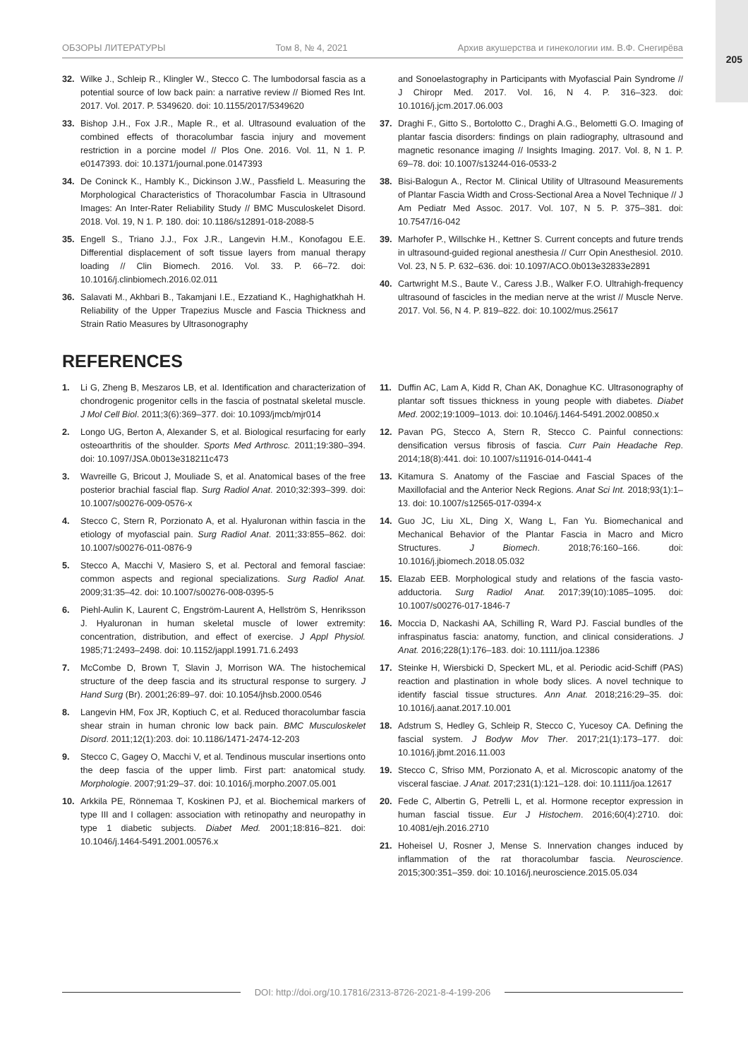205
ОБЗОРЫ ЛИТЕРАТУРЫ Том 8, № 4, 2021 Архив акушерства и гинекологии им. В.Ф. Снегирёва
32. Wilke J., Schleip R., Klingler W., Stecco C. The lumbodorsal fascia as a potential source of low back pain: a narrative review // Biomed Res Int. 2017. Vol. 2017. P. 5349620. doi: 10.1155/2017/5349620
33. Bishop J.H., Fox J.R., Maple R., et al. Ultrasound evaluation of the combined effects of thoracolumbar fascia injury and movement restriction in a porcine model // Plos One. 2016. Vol. 11, N 1. P. e0147393. doi: 10.1371/journal.pone.0147393
34. De Coninck K., Hambly K., Dickinson J.W., Passfield L. Measuring the Morphological Characteristics of Thoracolumbar Fascia in Ultrasound Images: An Inter-Rater Reliability Study // BMC Musculoskelet Disord. 2018. Vol. 19, N 1. P. 180. doi: 10.1186/s12891-018-2088-5
35. Engell S., Triano J.J., Fox J.R., Langevin H.M., Konofagou E.E. Differential displacement of soft tissue layers from manual therapy loading // Clin Biomech. 2016. Vol. 33. P. 66–72. doi: 10.1016/j.clinbiomech.2016.02.011
36. Salavati M., Akhbari B., Takamjani I.E., Ezzatiand K., Haghighatkhah H. Reliability of the Upper Trapezius Muscle and Fascia Thickness and Strain Ratio Measures by Ultrasonography
and Sonoelastography in Participants with Myofascial Pain Syndrome // J Chiropr Med. 2017. Vol. 16, N 4. P. 316–323. doi: 10.1016/j.jcm.2017.06.003
37. Draghi F., Gitto S., Bortolotto C., Draghi A.G., Belometti G.O. Imaging of plantar fascia disorders: findings on plain radiography, ultrasound and magnetic resonance imaging // Insights Imaging. 2017. Vol. 8, N 1. P. 69–78. doi: 10.1007/s13244-016-0533-2
38. Bisi-Balogun A., Rector M. Clinical Utility of Ultrasound Measurements of Plantar Fascia Width and Cross-Sectional Area a Novel Technique // J Am Pediatr Med Assoc. 2017. Vol. 107, N 5. P. 375–381. doi: 10.7547/16-042
39. Marhofer P., Willschke H., Kettner S. Current concepts and future trends in ultrasound-guided regional anesthesia // Curr Opin Anesthesiol. 2010. Vol. 23, N 5. P. 632–636. doi: 10.1097/ACO.0b013e32833e2891
40. Cartwright M.S., Baute V., Caress J.B., Walker F.O. Ultrahigh-frequency ultrasound of fascicles in the median nerve at the wrist // Muscle Nerve. 2017. Vol. 56, N 4. P. 819–822. doi: 10.1002/mus.25617
REFERENCES
1. Li G, Zheng B, Meszaros LB, et al. Identification and characterization of chondrogenic progenitor cells in the fascia of postnatal skeletal muscle. J Mol Cell Biol. 2011;3(6):369–377. doi: 10.1093/jmcb/mjr014
2. Longo UG, Berton A, Alexander S, et al. Biological resurfacing for early osteoarthritis of the shoulder. Sports Med Arthrosc. 2011;19:380–394. doi: 10.1097/JSA.0b013e318211c473
3. Wavreille G, Bricout J, Mouliade S, et al. Anatomical bases of the free posterior brachial fascial flap. Surg Radiol Anat. 2010;32:393–399. doi: 10.1007/s00276-009-0576-x
4. Stecco C, Stern R, Porzionato A, et al. Hyaluronan within fascia in the etiology of myofascial pain. Surg Radiol Anat. 2011;33:855–862. doi: 10.1007/s00276-011-0876-9
5. Stecco A, Macchi V, Masiero S, et al. Pectoral and femoral fasciae: common aspects and regional specializations. Surg Radiol Anat. 2009;31:35–42. doi: 10.1007/s00276-008-0395-5
6. Piehl-Aulin K, Laurent C, Engström-Laurent A, Hellström S, Henriksson J. Hyaluronan in human skeletal muscle of lower extremity: concentration, distribution, and effect of exercise. J Appl Physiol. 1985;71:2493–2498. doi: 10.1152/jappl.1991.71.6.2493
7. McCombe D, Brown T, Slavin J, Morrison WA. The histochemical structure of the deep fascia and its structural response to surgery. J Hand Surg (Br). 2001;26:89–97. doi: 10.1054/jhsb.2000.0546
8. Langevin HM, Fox JR, Koptiuch C, et al. Reduced thoracolumbar fascia shear strain in human chronic low back pain. BMC Musculoskelet Disord. 2011;12(1):203. doi: 10.1186/1471-2474-12-203
9. Stecco C, Gagey O, Macchi V, et al. Tendinous muscular insertions onto the deep fascia of the upper limb. First part: anatomical study. Morphologie. 2007;91:29–37. doi: 10.1016/j.morpho.2007.05.001
10. Arkkila PE, Rönnemaa T, Koskinen PJ, et al. Biochemical markers of type III and I collagen: association with retinopathy and neuropathy in type 1 diabetic subjects. Diabet Med. 2001;18:816–821. doi: 10.1046/j.1464-5491.2001.00576.x
11. Duffin AC, Lam A, Kidd R, Chan AK, Donaghue KC. Ultrasonography of plantar soft tissues thickness in young people with diabetes. Diabet Med. 2002;19:1009–1013. doi: 10.1046/j.1464-5491.2002.00850.x
12. Pavan PG, Stecco A, Stern R, Stecco C. Painful connections: densification versus fibrosis of fascia. Curr Pain Headache Rep. 2014;18(8):441. doi: 10.1007/s11916-014-0441-4
13. Kitamura S. Anatomy of the Fasciae and Fascial Spaces of the Maxillofacial and the Anterior Neck Regions. Anat Sci Int. 2018;93(1):1–13. doi: 10.1007/s12565-017-0394-x
14. Guo JC, Liu XL, Ding X, Wang L, Fan Yu. Biomechanical and Mechanical Behavior of the Plantar Fascia in Macro and Micro Structures. J Biomech. 2018;76:160–166. doi: 10.1016/j.jbiomech.2018.05.032
15. Elazab EEB. Morphological study and relations of the fascia vasto-adductoria. Surg Radiol Anat. 2017;39(10):1085–1095. doi: 10.1007/s00276-017-1846-7
16. Moccia D, Nackashi AA, Schilling R, Ward PJ. Fascial bundles of the infraspinatus fascia: anatomy, function, and clinical considerations. J Anat. 2016;228(1):176–183. doi: 10.1111/joa.12386
17. Steinke H, Wiersbicki D, Speckert ML, et al. Periodic acid-Schiff (PAS) reaction and plastination in whole body slices. A novel technique to identify fascial tissue structures. Ann Anat. 2018;216:29–35. doi: 10.1016/j.aanat.2017.10.001
18. Adstrum S, Hedley G, Schleip R, Stecco C, Yucesoy CA. Defining the fascial system. J Bodyw Mov Ther. 2017;21(1):173–177. doi: 10.1016/j.jbmt.2016.11.003
19. Stecco C, Sfriso MM, Porzionato A, et al. Microscopic anatomy of the visceral fasciae. J Anat. 2017;231(1):121–128. doi: 10.1111/joa.12617
20. Fede C, Albertin G, Petrelli L, et al. Hormone receptor expression in human fascial tissue. Eur J Histochem. 2016;60(4):2710. doi: 10.4081/ejh.2016.2710
21. Hoheisel U, Rosner J, Mense S. Innervation changes induced by inflammation of the rat thoracolumbar fascia. Neuroscience. 2015;300:351–359. doi: 10.1016/j.neuroscience.2015.05.034
DOI: http://doi.org/10.17816/2313-8726-2021-8-4-199-206